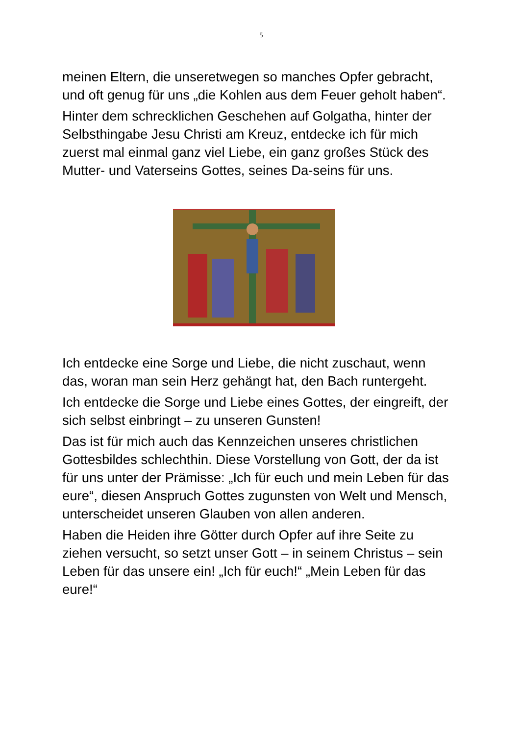5
meinen Eltern, die unseretwegen so manches Opfer gebracht, und oft genug für uns „die Kohlen aus dem Feuer geholt haben“.
Hinter dem schrecklichen Geschehen auf Golgatha, hinter der Selbsthingabe Jesu Christi am Kreuz, entdecke ich für mich zuerst mal einmal ganz viel Liebe, ein ganz großes Stück des Mutter- und Vaterseins Gottes, seines Da-seins für uns.
Ich entdecke eine Sorge und Liebe, die nicht zuschaut, wenn das, woran man sein Herz gehängt hat, den Bach runtergeht.
Ich entdecke die Sorge und Liebe eines Gottes, der eingreift, der sich selbst einbringt – zu unseren Gunsten!
Das ist für mich auch das Kennzeichen unseres christlichen Gottesbildes schlechthin. Diese Vorstellung von Gott, der da ist für uns unter der Prämisse: „Ich für euch und mein Leben für das eure“, diesen Anspruch Gottes zugunsten von Welt und Mensch, unterscheidet unseren Glauben von allen anderen.
Haben die Heiden ihre Götter durch Opfer auf ihre Seite zu ziehen versucht, so setzt unser Gott – in seinem Christus – sein Leben für das unsere ein! „Ich für euch!“ „Mein Leben für das eure!“